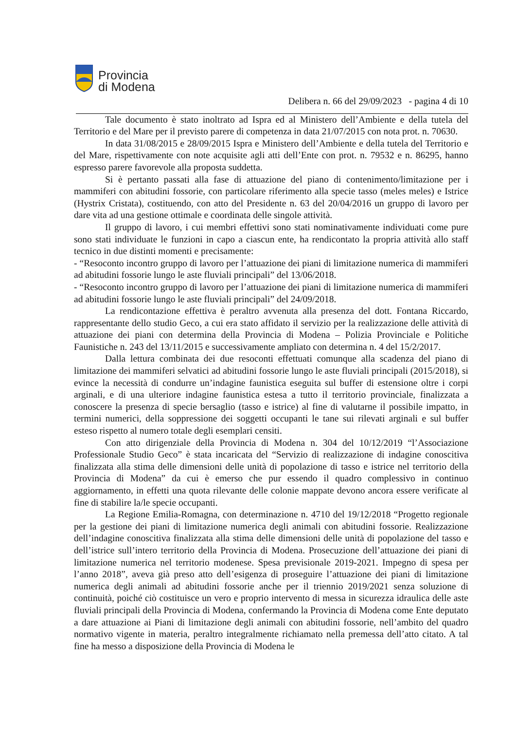Provincia
di Modena
Delibera n. 66 del 29/09/2023 - pagina 4 di 10
Tale documento è stato inoltrato ad Ispra ed al Ministero dell’Ambiente e della tutela del Territorio e del Mare per il previsto parere di competenza in data 21/07/2015 con nota prot. n. 70630.
In data 31/08/2015 e 28/09/2015 Ispra e Ministero dell’Ambiente e della tutela del Territorio e del Mare, rispettivamente con note acquisite agli atti dell’Ente con prot. n. 79532 e n. 86295, hanno espresso parere favorevole alla proposta suddetta.
Si è pertanto passati alla fase di attuazione del piano di contenimento/limitazione per i mammiferi con abitudini fossorie, con particolare riferimento alla specie tasso (meles meles) e Istrice (Hystrix Cristata), costituendo, con atto del Presidente n. 63 del 20/04/2016 un gruppo di lavoro per dare vita ad una gestione ottimale e coordinata delle singole attività.
Il gruppo di lavoro, i cui membri effettivi sono stati nominativamente individuati come pure sono stati individuate le funzioni in capo a ciascun ente, ha rendicontato la propria attività allo staff tecnico in due distinti momenti e precisamente:
- “Resoconto incontro gruppo di lavoro per l’attuazione dei piani di limitazione numerica di mammiferi ad abitudini fossorie lungo le aste fluviali principali” del 13/06/2018.
- “Resoconto incontro gruppo di lavoro per l’attuazione dei piani di limitazione numerica di mammiferi ad abitudini fossorie lungo le aste fluviali principali” del 24/09/2018.
La rendicontazione effettiva è peraltro avvenuta alla presenza del dott. Fontana Riccardo, rappresentante dello studio Geco, a cui era stato affidato il servizio per la realizzazione delle attività di attuazione dei piani con determina della Provincia di Modena – Polizia Provinciale e Politiche Faunistiche n. 243 del 13/11/2015 e successivamente ampliato con determina n. 4 del 15/2/2017.
Dalla lettura combinata dei due resoconti effettuati comunque alla scadenza del piano di limitazione dei mammiferi selvatici ad abitudini fossorie lungo le aste fluviali principali (2015/2018), si evince la necessità di condurre un’indagine faunistica eseguita sul buffer di estensione oltre i corpi arginali, e di una ulteriore indagine faunistica estesa a tutto il territorio provinciale, finalizzata a conoscere la presenza di specie bersaglio (tasso e istrice) al fine di valutarne il possibile impatto, in termini numerici, della soppressione dei soggetti occupanti le tane sui rilevati arginali e sul buffer esteso rispetto al numero totale degli esemplari censiti.
Con atto dirigenziale della Provincia di Modena n. 304 del 10/12/2019 “l’Associazione Professionale Studio Geco” è stata incaricata del “Servizio di realizzazione di indagine conoscitiva finalizzata alla stima delle dimensioni delle unità di popolazione di tasso e istrice nel territorio della Provincia di Modena” da cui è emerso che pur essendo il quadro complessivo in continuo aggiornamento, in effetti una quota rilevante delle colonie mappate devono ancora essere verificate al fine di stabilire la/le specie occupanti.
La Regione Emilia-Romagna, con determinazione n. 4710 del 19/12/2018 “Progetto regionale per la gestione dei piani di limitazione numerica degli animali con abitudini fossorie. Realizzazione dell’indagine conoscitiva finalizzata alla stima delle dimensioni delle unità di popolazione del tasso e dell’istrice sull’intero territorio della Provincia di Modena. Prosecuzione dell’attuazione dei piani di limitazione numerica nel territorio modenese. Spesa previsionale 2019-2021. Impegno di spesa per l’anno 2018”, aveva già preso atto dell’esigenza di proseguire l’attuazione dei piani di limitazione numerica degli animali ad abitudini fossorie anche per il triennio 2019/2021 senza soluzione di continuità, poiché ciò costituisce un vero e proprio intervento di messa in sicurezza idraulica delle aste fluviali principali della Provincia di Modena, confermando la Provincia di Modena come Ente deputato a dare attuazione ai Piani di limitazione degli animali con abitudini fossorie, nell’ambito del quadro normativo vigente in materia, peraltro integralmente richiamato nella premessa dell’atto citato. A tal fine ha messo a disposizione della Provincia di Modena le